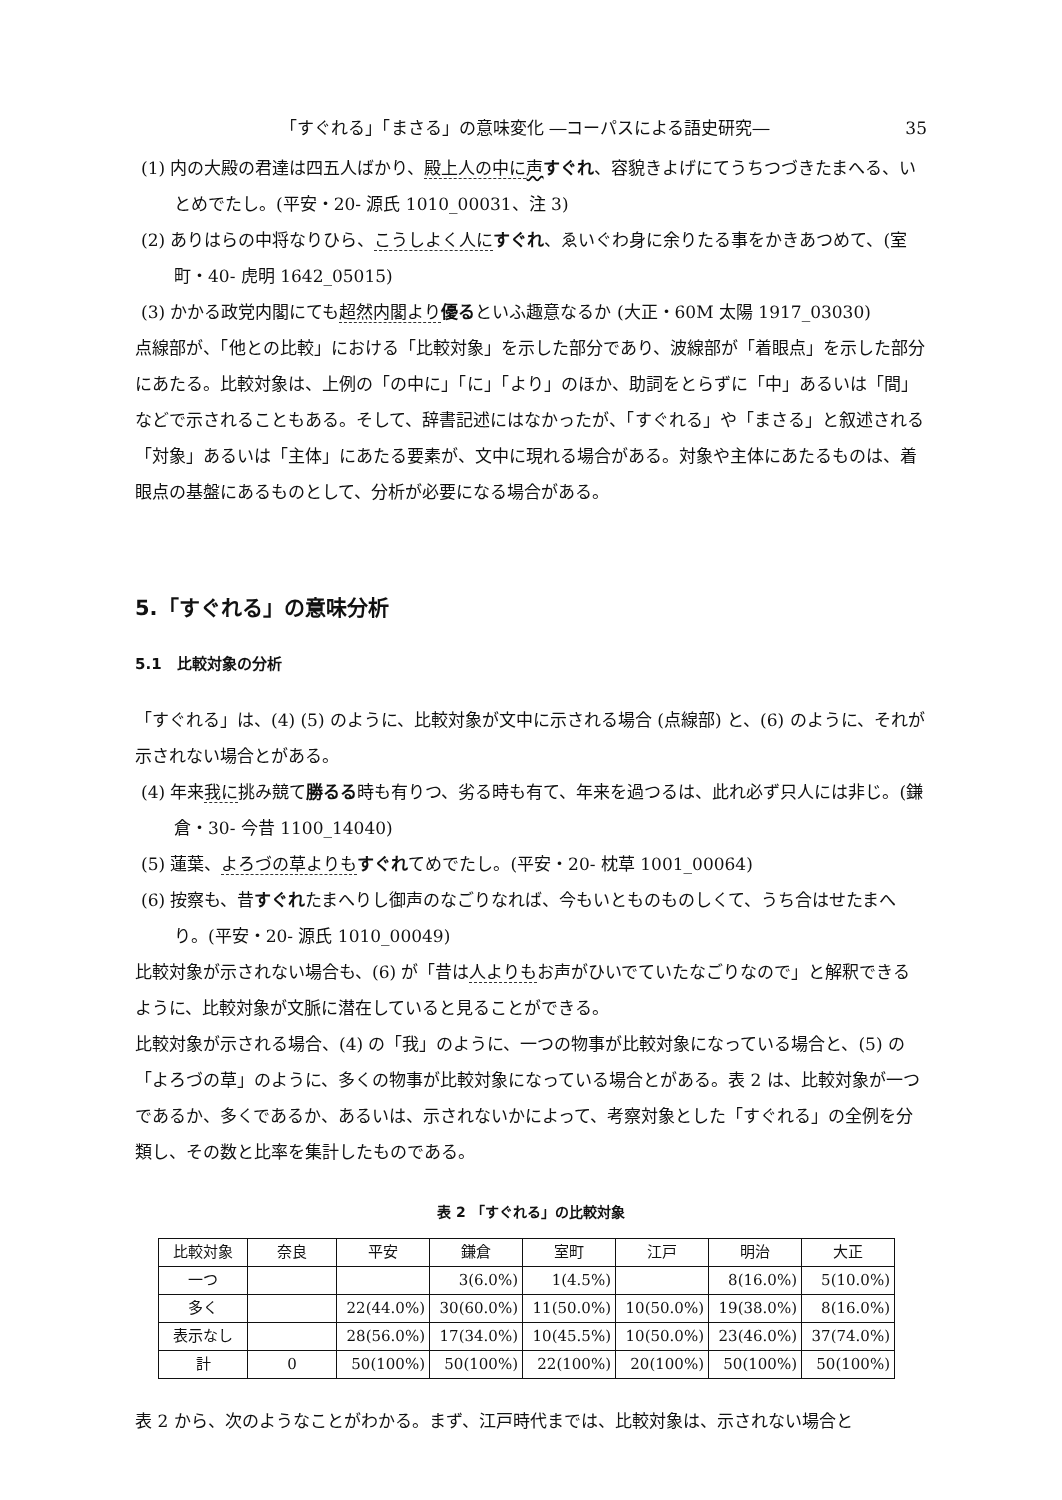「すぐれる」「まさる」の意味変化 ―コーパスによる語史研究― 35
(1) 内の大殿の君達は四五人ばかり、殿上人の中に 声すぐれ、容貌きよげにてうちつづきたまへる、いとめでたし。(平安・20- 源氏 1010_00031、注 3)
(2) ありはらの中将なりひら、こうしよく人に すぐれ、ゑいぐわ身に余りたる事をかきあつめて、(室町・40- 虎明 1642_05015)
(3) かかる政党内閣にても超然内閣より 優るといふ趣意なるか (大正・60M 太陽 1917_03030)
点線部が、「他との比較」における「比較対象」を示した部分であり、波線部が「着眼点」を示した部分にあたる。比較対象は、上例の「の中に」「に」「より」のほか、助詞をとらずに「中」あるいは「間」などで示されることもある。そして、辞書記述にはなかったが、「すぐれる」や「まさる」と叙述される「対象」あるいは「主体」にあたる要素が、文中に現れる場合がある。対象や主体にあたるものは、着眼点の基盤にあるものとして、分析が必要になる場合がある。
5.「すぐれる」の意味分析
5.1　比較対象の分析
「すぐれる」は、(4) (5) のように、比較対象が文中に示される場合 (点線部) と、(6) のように、それが示されない場合とがある。
(4) 年来我に挑み競て勝るる時も有りつ、劣る時も有て、年来を過つるは、此れ必ず只人には非じ。(鎌倉・30- 今昔 1100_14040)
(5) 蓮葉、よろづの草よりも すぐれてめでたし。(平安・20- 枕草 1001_00064)
(6) 按察も、昔すぐれたまへりし御声のなごりなれば、今もいとものものしくて、うち合はせたまへり。(平安・20- 源氏 1010_00049)
比較対象が示されない場合も、(6) が「昔は人よりもお声がひいでていたなごりなので」と解釈できるように、比較対象が文脈に潜在していると見ることができる。
比較対象が示される場合、(4) の「我」のように、一つの物事が比較対象になっている場合と、(5) の「よろづの草」のように、多くの物事が比較対象になっている場合とがある。表 2 は、比較対象が一つであるか、多くであるか、あるいは、示されないかによって、考察対象とした「すぐれる」の全例を分類し、その数と比率を集計したものである。
表 2 「すぐれる」の比較対象
| 比較対象 | 奈良 | 平安 | 鎌倉 | 室町 | 江戸 | 明治 | 大正 |
| --- | --- | --- | --- | --- | --- | --- | --- |
| 一つ | | | 3(6.0%) | 1(4.5%) | | 8(16.0%) | 5(10.0%) |
| 多く | | 22(44.0%) | 30(60.0%) | 11(50.0%) | 10(50.0%) | 19(38.0%) | 8(16.0%) |
| 表示なし | | 28(56.0%) | 17(34.0%) | 10(45.5%) | 10(50.0%) | 23(46.0%) | 37(74.0%) |
| 計 | 0 | 50(100%) | 50(100%) | 22(100%) | 20(100%) | 50(100%) | 50(100%) |
表 2 から、次のようなことがわかる。まず、江戸時代までは、比較対象は、示されない場合と